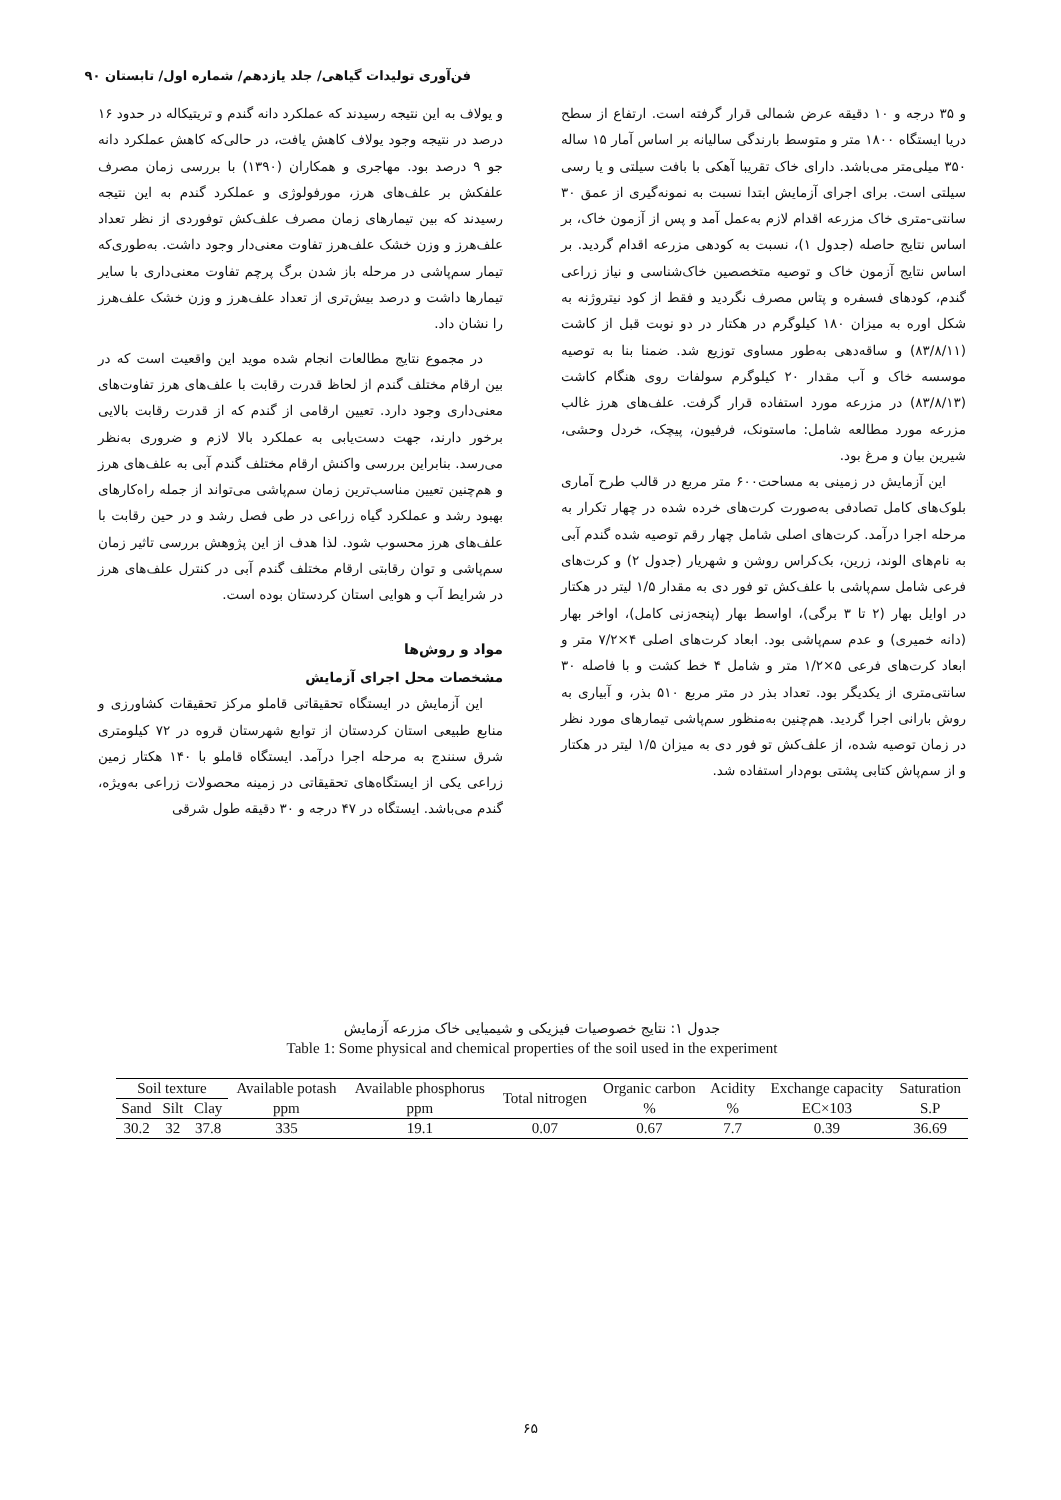فن‌آوری تولیدات گیاهی/ جلد یازدهم/ شماره اول/ تابستان ۹۰
و یولاف به این نتیجه رسیدند که عملکرد دانه گندم و تریتیکاله در حدود ۱۶ درصد در نتیجه وجود یولاف کاهش یافت، در حالی‌که کاهش عملکرد دانه جو ۹ درصد بود. مهاجری و همکاران (۱۳۹۰) با بررسی زمان مصرف علفکش بر علف‌های هرز، مورفولوژی و عملکرد گندم به این نتیجه رسیدند که بین تیمارهای زمان مصرف علف‌کش توفوردی از نظر تعداد علف‌هرز و وزن خشک علف‌هرز تفاوت معنی‌دار وجود داشت. به‌طوری‌که تیمار سم‌پاشی در مرحله باز شدن برگ پرچم تفاوت معنی‌داری با سایر تیمارها داشت و درصد بیش‌تری از تعداد علف‌هرز و وزن خشک علف‌هرز را نشان داد.
در مجموع نتایج مطالعات انجام شده موید این واقعیت است که در بین ارقام مختلف گندم از لحاظ قدرت رقابت با علف‌های هرز تفاوت‌های معنی‌داری وجود دارد. تعیین ارقامی از گندم که از قدرت رقابت بالایی برخور دارند، جهت دست‌یابی به عملکرد بالا لازم و ضروری به‌نظر می‌رسد. بنابراین بررسی واکنش ارقام مختلف گندم آبی به علف‌های هرز و هم‌چنین تعیین مناسب‌ترین زمان سم‌پاشی می‌تواند از جمله راه‌کارهای بهبود رشد و عملکرد گیاه زراعی در طی فصل رشد و در حین رقابت با علف‌های هرز محسوب شود. لذا هدف از این پژوهش بررسی تاثیر زمان سم‌پاشی و توان رقابتی ارقام مختلف گندم آبی در کنترل علف‌های هرز در شرایط آب و هوایی استان کردستان بوده است.
مواد و روش‌ها
مشخصات محل اجرای آزمایش
این آزمایش در ایستگاه تحقیقاتی قاملو مرکز تحقیقات کشاورزی و منابع طبیعی استان کردستان از توابع شهرستان قروه در ۷۲ کیلومتری شرق سنندج به مرحله اجرا درآمد. ایستگاه قاملو با ۱۴۰ هکتار زمین زراعی یکی از ایستگاه‌های تحقیقاتی در زمینه محصولات زراعی به‌ویژه، گندم می‌باشد. ایستگاه در ۴۷ درجه و ۳۰ دقیقه طول شرقی
و ۳۵ درجه و ۱۰ دقیقه عرض شمالی قرار گرفته است. ارتفاع از سطح دریا ایستگاه ۱۸۰۰ متر و متوسط بارندگی سالیانه بر اساس آمار ۱۵ ساله ۳۵۰ میلی‌متر می‌باشد. دارای خاک تقریبا آهکی با بافت سیلتی و یا رسی سیلتی است. برای اجرای آزمایش ابتدا نسبت به نمونه‌گیری از عمق ۳۰ سانتی-متری خاک مزرعه اقدام لازم به‌عمل آمد و پس از آزمون خاک، بر اساس نتایج حاصله (جدول ۱)، نسبت به کودهی مزرعه اقدام گردید. بر اساس نتایج آزمون خاک و توصیه متخصصین خاک‌شناسی و نیاز زراعی گندم، کودهای فسفره و پتاس مصرف نگردید و فقط از کود نیتروژنه به شکل اوره به میزان ۱۸۰ کیلوگرم در هکتار در دو نوبت قبل از کاشت (۸۳/۸/۱۱) و ساقه‌دهی به‌طور مساوی توزیع شد. ضمنا بنا به توصیه موسسه خاک و آب مقدار ۲۰ کیلوگرم سولفات روی هنگام کاشت (۸۳/۸/۱۳) در مزرعه مورد استفاده قرار گرفت. علف‌های هرز غالب مزرعه مورد مطالعه شامل: ماستونک، فرفیون، پیچک، خردل وحشی، شیرین بیان و مرغ بود.
این آزمایش در زمینی به مساحت۶۰۰ متر مربع در قالب طرح آماری بلوک‌های کامل تصادفی به‌صورت کرت‌های خرده شده در چهار تکرار به مرحله اجرا درآمد. کرت‌های اصلی شامل چهار رقم توصیه شده گندم آبی به نام‌های الوند، زرین، بک‌کراس روشن و شهریار (جدول ۲) و کرت‌های فرعی شامل سم‌پاشی با علف‌کش تو فور دی به مقدار ۱/۵ لیتر در هکتار در اوایل بهار (۲ تا ۳ برگی)، اواسط بهار (پنجه‌زنی کامل)، اواخر بهار (دانه خمیری) و عدم سم‌پاشی بود. ابعاد کرت‌های اصلی ۴×۷/۲ متر و ابعاد کرت‌های فرعی ۵×۱/۲ متر و شامل ۴ خط کشت و با فاصله ۳۰ سانتی‌متری از یکدیگر بود. تعداد بذر در متر مربع ۵۱۰ بذر، و آبیاری به روش بارانی اجرا گردید. هم‌چنین به‌منظور سم‌پاشی تیمارهای مورد نظر در زمان توصیه شده، از علف‌کش تو فور دی به میزان ۱/۵ لیتر در هکتار و از سم‌پاش کتابی پشتی بوم‌دار استفاده شد.
جدول ۱: نتایج خصوصیات فیزیکی و شیمیایی خاک مزرعه آزمایش
Table 1: Some physical and chemical properties of the soil used in the experiment
| Soil texture | | | Available potash | Available phosphorus | Total nitrogen | Organic carbon | Acidity | Exchange capacity | Saturation |
| --- | --- | --- | --- | --- | --- | --- | --- | --- | --- |
| Sand | Silt | Clay | ppm | ppm | | % | % | EC×103 | S.P |
| 30.2 | 32 | 37.8 | 335 | 19.1 | 0.07 | 0.67 | 7.7 | 0.39 | 36.69 |
۶۵